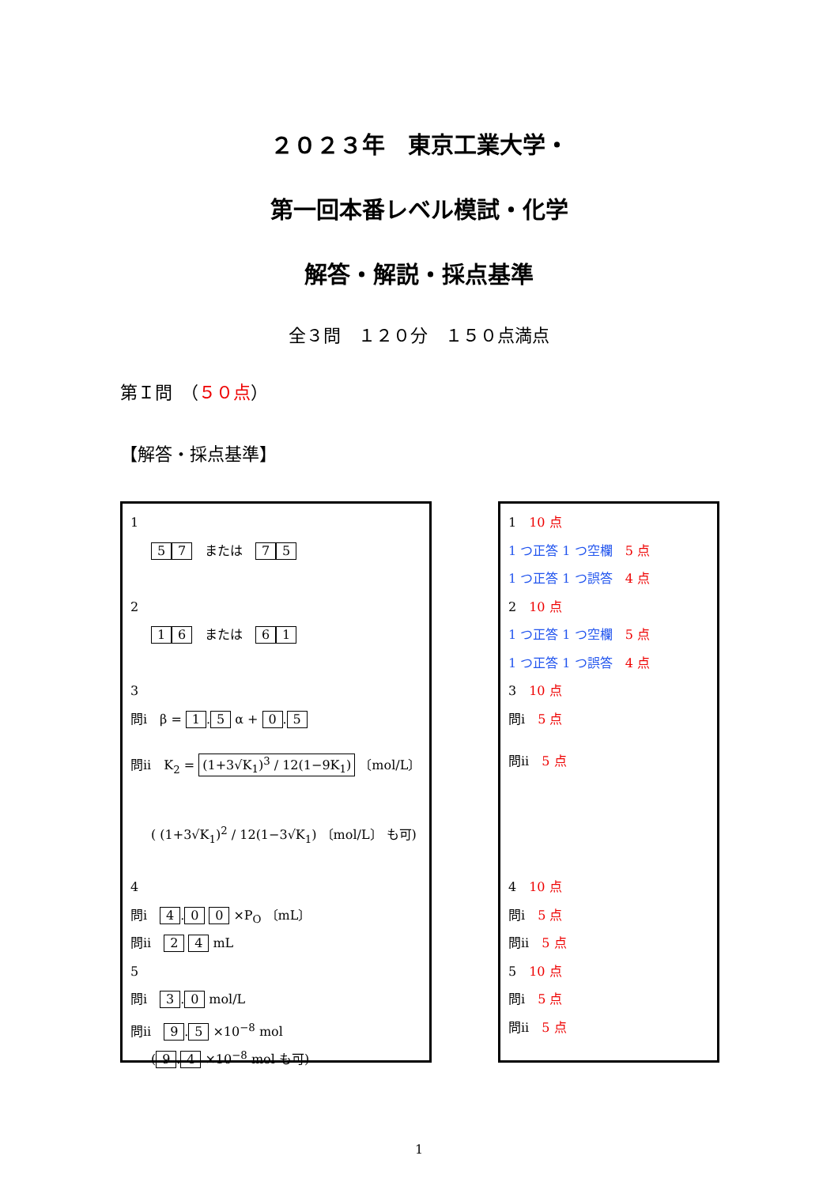２０２３年　東京工業大学・
第一回本番レベル模試・化学
解答・解説・採点基準
全３問　１２０分　１５０点満点
第Ｉ問　（５０点）
【解答・採点基準】
1
5 7　または　7 5
2
1 6　または　6 1
3
問i　β = 1. 5 α + 0. 5
問ii　K<sub>2</sub> = (1+3√K<sub>1</sub>)<sup>3</sup> / 12(1−9K<sub>1</sub>) 〔mol/L〕
( (1+3√K<sub>1</sub>)<sup>2</sup> / 12(1−3√K<sub>1</sub>) 〔mol/L〕 も可)
4
問i　4. 0 0 ×P<sub>O</sub> 〔mL〕
問ii　2 4 mL
5
問i　3. 0 mol/L
問ii　9. 5 ×10<sup>−8</sup> mol
(9. 4 ×10<sup>−8</sup> mol も可)
1　10 点
1 つ正答 1 つ空欄　5 点
1 つ正答 1 つ誤答　4 点
2　10 点
1 つ正答 1 つ空欄　5 点
1 つ正答 1 つ誤答　4 点
3　10 点
問i　5 点
問ii　5 点
4　10 点
問i　5 点
問ii　5 点
5　10 点
問i　5 点
問ii　5 点
1